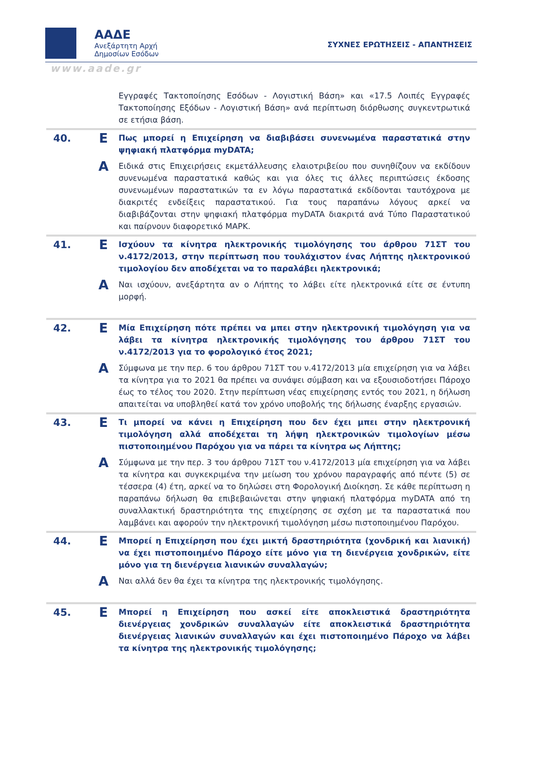ΑΑΔΕ
Ανεξάρτητη Αρχή
Δημοσίων Εσόδων
ΣΥΧΝΕΣ ΕΡΩΤΗΣΕΙΣ - ΑΠΑΝΤΗΣΕΙΣ
www.aade.gr
| | | Εγγραφές Τακτοποίησης Εσόδων - Λογιστική Βάση» και «17.5 Λοιπές Εγγραφές Τακτοποίησης Εξόδων - Λογιστική Βάση» ανά περίπτωση διόρθωσης συγκεντρωτικά σε ετήσια βάση. |
| 40. | Ε | Πως μπορεί η Επιχείρηση να διαβιβάσει συνενωμένα παραστατικά στην ψηφιακή πλατφόρμα myDATA; |
| | Α | Ειδικά στις Επιχειρήσεις εκμετάλλευσης ελαιοτριβείου που συνηθίζουν να εκδίδουν συνενωμένα παραστατικά καθώς και για όλες τις άλλες περιπτώσεις έκδοσης συνενωμένων παραστατικών τα εν λόγω παραστατικά εκδίδονται ταυτόχρονα με διακριτές ενδείξεις παραστατικού. Για τους παραπάνω λόγους αρκεί να διαβιβάζονται στην ψηφιακή πλατφόρμα myDATA διακριτά ανά Τύπο Παραστατικού και παίρνουν διαφορετικό ΜΑΡΚ. |
| 41. | Ε | Ισχύουν τα κίνητρα ηλεκτρονικής τιμολόγησης του άρθρου 71ΣΤ του ν.4172/2013, στην περίπτωση που τουλάχιστον ένας Λήπτης ηλεκτρονικού τιμολογίου δεν αποδέχεται να το παραλάβει ηλεκτρονικά; |
| | Α | Ναι ισχύουν, ανεξάρτητα αν ο Λήπτης το λάβει είτε ηλεκτρονικά είτε σε έντυπη μορφή. |
| 42. | Ε | Μία Επιχείρηση πότε πρέπει να μπει στην ηλεκτρονική τιμολόγηση για να λάβει τα κίνητρα ηλεκτρονικής τιμολόγησης του άρθρου 71ΣΤ του ν.4172/2013 για το φορολογικό έτος 2021; |
| | Α | Σύμφωνα με την περ. 6 του άρθρου 71ΣΤ του ν.4172/2013 μία επιχείρηση για να λάβει τα κίνητρα για το 2021 θα πρέπει να συνάψει σύμβαση και να εξουσιοδοτήσει Πάροχο έως το τέλος του 2020. Στην περίπτωση νέας επιχείρησης εντός του 2021, η δήλωση απαιτείται να υποβληθεί κατά τον χρόνο υποβολής της δήλωσης έναρξης εργασιών. |
| 43. | Ε | Τι μπορεί να κάνει η Επιχείρηση που δεν έχει μπει στην ηλεκτρονική τιμολόγηση αλλά αποδέχεται τη λήψη ηλεκτρονικών τιμολογίων μέσω πιστοποιημένου Παρόχου για να πάρει τα κίνητρα ως Λήπτης; |
| | Α | Σύμφωνα με την περ. 3 του άρθρου 71ΣΤ του ν.4172/2013 μία επιχείρηση για να λάβει τα κίνητρα και συγκεκριμένα την μείωση του χρόνου παραγραφής από πέντε (5) σε τέσσερα (4) έτη, αρκεί να το δηλώσει στη Φορολογική Διοίκηση. Σε κάθε περίπτωση η παραπάνω δήλωση θα επιβεβαιώνεται στην ψηφιακή πλατφόρμα myDATA από τη συναλλακτική δραστηριότητα της επιχείρησης σε σχέση με τα παραστατικά που λαμβάνει και αφορούν την ηλεκτρονική τιμολόγηση μέσω πιστοποιημένου Παρόχου. |
| 44. | Ε | Μπορεί η Επιχείρηση που έχει μικτή δραστηριότητα (χονδρική και λιανική) να έχει πιστοποιημένο Πάροχο είτε μόνο για τη διενέργεια χονδρικών, είτε μόνο για τη διενέργεια λιανικών συναλλαγών; |
| | Α | Ναι αλλά δεν θα έχει τα κίνητρα της ηλεκτρονικής τιμολόγησης. |
| 45. | Ε | Μπορεί η Επιχείρηση που ασκεί είτε αποκλειστικά δραστηριότητα διενέργειας χονδρικών συναλλαγών είτε αποκλειστικά δραστηριότητα διενέργειας λιανικών συναλλαγών και έχει πιστοποιημένο Πάροχο να λάβει τα κίνητρα της ηλεκτρονικής τιμολόγησης; |